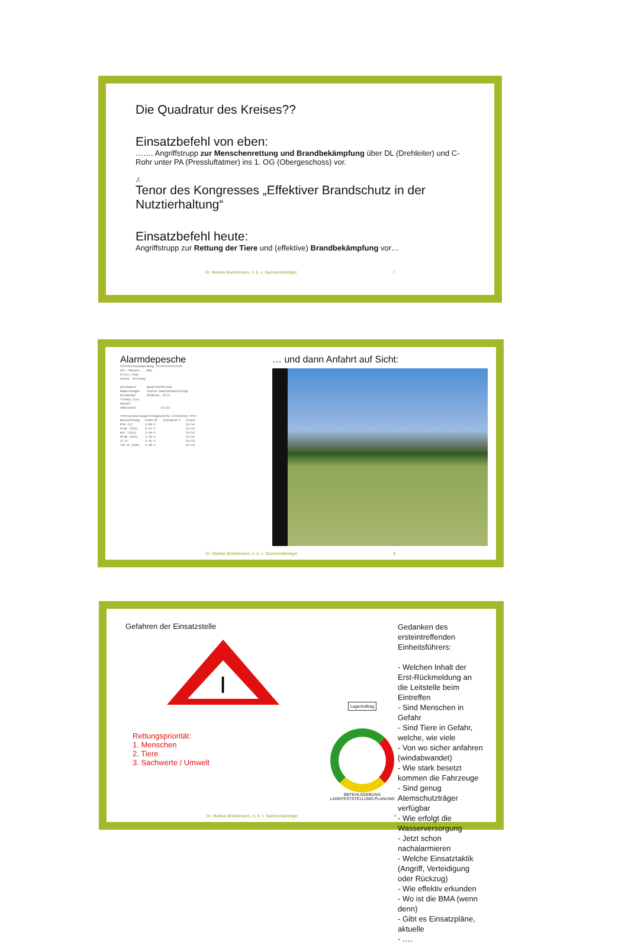Die Quadratur des Kreises??
Einsatzbefehl von eben:
……. Angriffstrupp zur Menschenrettung und Brandbekämpfung über DL (Drehleiter) und C-Rohr unter PA (Pressluftatmer) ins 1. OG (Obergeschoss) vor.
./.
Tenor des Kongresses „Effektiver Brandschutz in der Nutztierhaltung“
Einsatzbefehl heute:
Angriffstrupp zur Rettung der Tiere und (effektive) Brandbekämpfung vor…
Dr. Markus Böckelmann, ö. b. v. Sachverständiger 7
Alarmdepesche
=====Einsatzmeldung =============== Str./Hausnr. Mae Ortst./Gem. sonst. Ortsang. Stichwort Bauernhofbrand Bemerkungen starke Rauchentwicklung Meldender Schmidt, 0174 Transp.Ziel Objekt Abholzeit 13:54 ===Alarmierungen/Eingesetzte Einheiten ==== Bezeichnung Funkruf Alarmkod-1 Alarm RTW (3) 3-83-1 13:54 ELW1 (313) 3-11-1 13:54 HLF (313) 3-18-1 13:54 DL30 (313) 3-33-1 13:54 LF 8 3-42-1 13:54 TSF-W (330) 3-48-2 13:54
… und dann Anfahrt auf Sicht:
Dr. Markus Böckelmann, ö. b. v. Sachverständiger 8
Gefahren der Einsatzstelle
I
Rettungspriorität:
1. Menschen
2. Tiere
3. Sachwerte / Umwelt
Lage/Auftrag
BEFEHLSGEBUNG LAGEFESTSTELLUNG PLANUNG
Gedanken des ersteintreffenden Einheitsführers:
- Welchen Inhalt der Erst-Rückmeldung an die Leitstelle beim Eintreffen
- Sind Menschen in Gefahr
- Sind Tiere in Gefahr, welche, wie viele
- Von wo sicher anfahren (windabwandet)
- Wie stark besetzt kommen die Fahrzeuge
- Sind genug Atemschutzträger verfügbar
- Wie erfolgt die Wasserversorgung
- Jetzt schon nachalarmieren
- Welche Einsatztaktik (Angriff, Verteidigung oder Rückzug)
- Wie effektiv erkunden
- Wo ist die BMA (wenn denn)
- Gibt es Einsatzpläne, aktuelle
- ….
Dr. Markus Böckelmann, ö. b. v. Sachverständiger 9